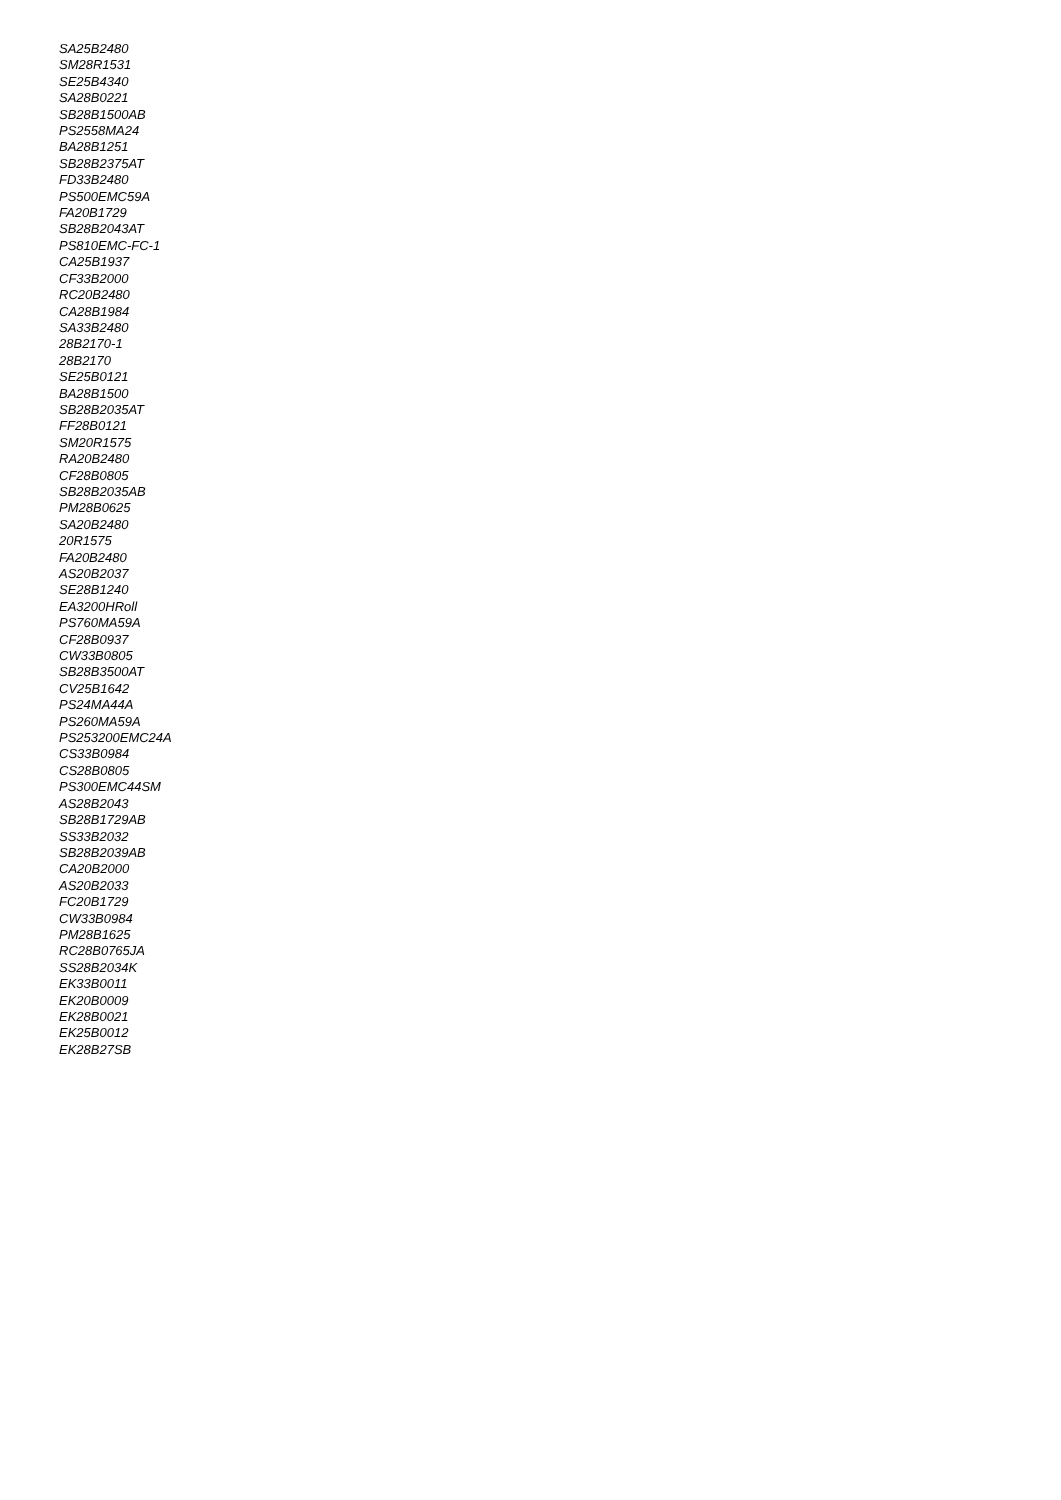SA25B2480
SM28R1531
SE25B4340
SA28B0221
SB28B1500AB
PS2558MA24
BA28B1251
SB28B2375AT
FD33B2480
PS500EMC59A
FA20B1729
SB28B2043AT
PS810EMC-FC-1
CA25B1937
CF33B2000
RC20B2480
CA28B1984
SA33B2480
28B2170-1
28B2170
SE25B0121
BA28B1500
SB28B2035AT
FF28B0121
SM20R1575
RA20B2480
CF28B0805
SB28B2035AB
PM28B0625
SA20B2480
20R1575
FA20B2480
AS20B2037
SE28B1240
EA3200HRoll
PS760MA59A
CF28B0937
CW33B0805
SB28B3500AT
CV25B1642
PS24MA44A
PS260MA59A
PS253200EMC24A
CS33B0984
CS28B0805
PS300EMC44SM
AS28B2043
SB28B1729AB
SS33B2032
SB28B2039AB
CA20B2000
AS20B2033
FC20B1729
CW33B0984
PM28B1625
RC28B0765JA
SS28B2034K
EK33B0011
EK20B0009
EK28B0021
EK25B0012
EK28B27SB